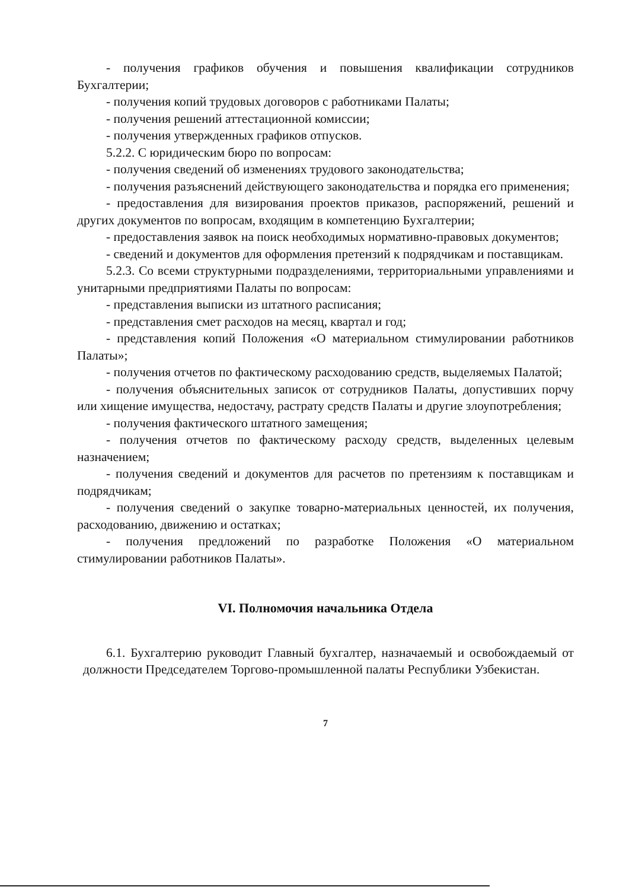- получения графиков обучения и повышения квалификации сотрудников Бухгалтерии;
- получения копий трудовых договоров с работниками Палаты;
- получения решений аттестационной комиссии;
- получения утвержденных графиков отпусков.
5.2.2. С юридическим бюро по вопросам:
- получения сведений об изменениях трудового законодательства;
- получения разъяснений действующего законодательства и порядка его применения;
- предоставления для визирования проектов приказов, распоряжений, решений и других документов по вопросам, входящим в компетенцию Бухгалтерии;
- предоставления заявок на поиск необходимых нормативно-правовых документов;
- сведений и документов для оформления претензий к подрядчикам и поставщикам.
5.2.3. Со всеми структурными подразделениями, территориальными управлениями и унитарными предприятиями Палаты по вопросам:
- представления выписки из штатного расписания;
- представления смет расходов на месяц, квартал и год;
- представления копий Положения «О материальном стимулировании работников Палаты»;
- получения отчетов по фактическому расходованию средств, выделяемых Палатой;
- получения объяснительных записок от сотрудников Палаты, допустивших порчу или хищение имущества, недостачу, растрату средств Палаты и другие злоупотребления;
- получения фактического штатного замещения;
- получения отчетов по фактическому расходу средств, выделенных целевым назначением;
- получения сведений и документов для расчетов по претензиям к поставщикам и подрядчикам;
- получения сведений о закупке товарно-материальных ценностей, их получения, расходованию, движению и остатках;
- получения предложений по разработке Положения «О материальном стимулировании работников Палаты».
VI. Полномочия начальника Отдела
6.1. Бухгалтерию руководит Главный бухгалтер, назначаемый и освобождаемый от должности Председателем Торгово-промышленной палаты Республики Узбекистан.
7